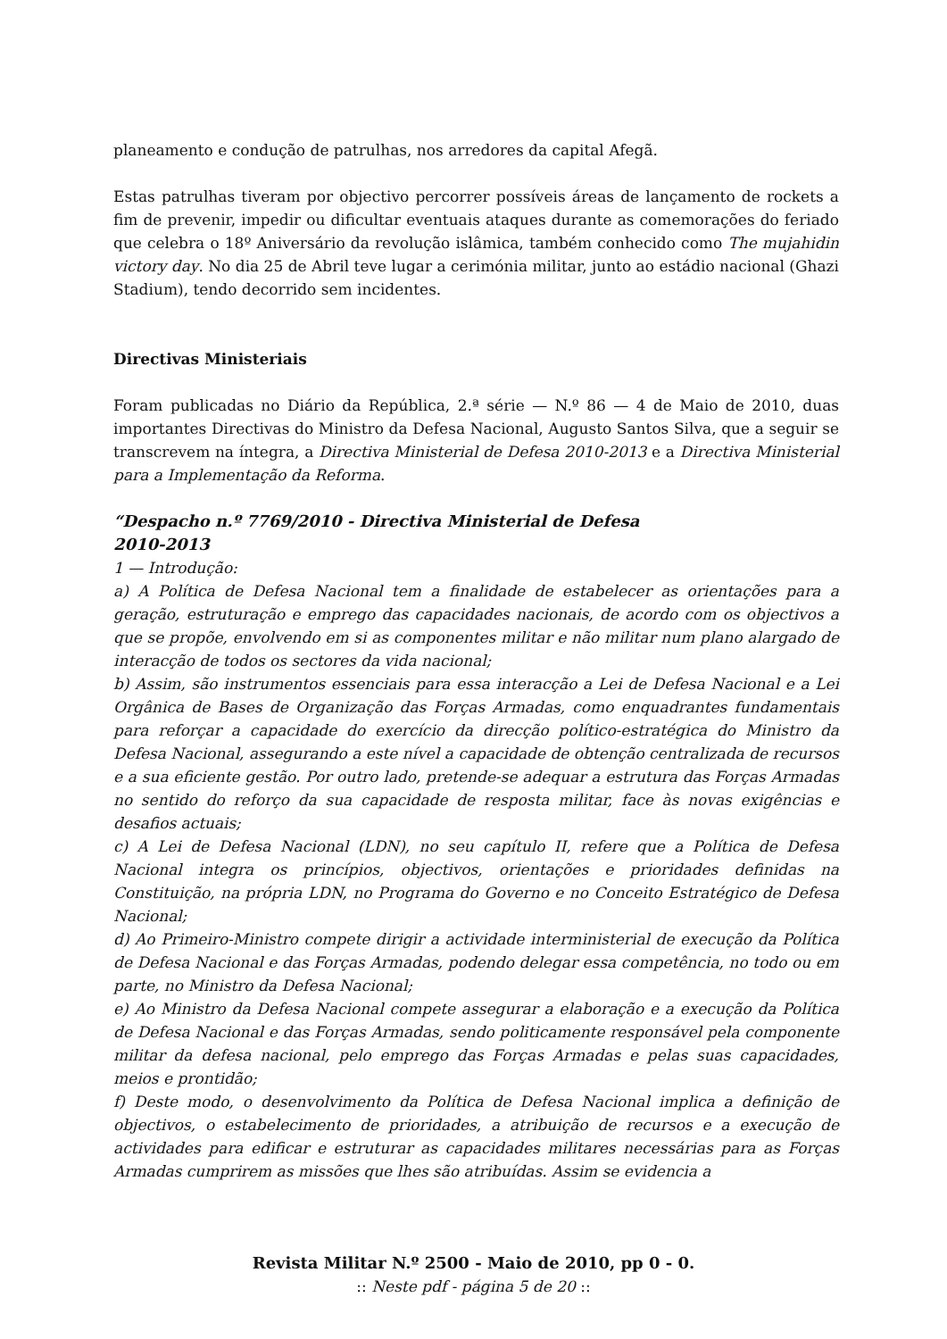planeamento e condução de patrulhas, nos arredores da capital Afegã.
Estas patrulhas tiveram por objectivo percorrer possíveis áreas de lançamento de rockets a fim de prevenir, impedir ou dificultar eventuais ataques durante as comemorações do feriado que celebra o 18º Aniversário da revolução islâmica, também conhecido como The mujahidin victory day. No dia 25 de Abril teve lugar a cerimónia militar, junto ao estádio nacional (Ghazi Stadium), tendo decorrido sem incidentes.
Directivas Ministeriais
Foram publicadas no Diário da República, 2.ª série — N.º 86 — 4 de Maio de 2010, duas importantes Directivas do Ministro da Defesa Nacional, Augusto Santos Silva, que a seguir se transcrevem na íntegra, a Directiva Ministerial de Defesa 2010-2013 e a Directiva Ministerial para a Implementação da Reforma.
“Despacho n.º 7769/2010 - Directiva Ministerial de Defesa
2010-2013
1 — Introdução:
a) A Política de Defesa Nacional tem a finalidade de estabelecer as orientações para a geração, estruturação e emprego das capacidades nacionais, de acordo com os objectivos a que se propõe, envolvendo em si as componentes militar e não militar num plano alargado de interacção de todos os sectores da vida nacional;
b) Assim, são instrumentos essenciais para essa interacção a Lei de Defesa Nacional e a Lei Orgânica de Bases de Organização das Forças Armadas, como enquadrantes fundamentais para reforçar a capacidade do exercício da direcção político-estratégica do Ministro da Defesa Nacional, assegurando a este nível a capacidade de obtenção centralizada de recursos e a sua eficiente gestão. Por outro lado, pretende-se adequar a estrutura das Forças Armadas no sentido do reforço da sua capacidade de resposta militar, face às novas exigências e desafios actuais;
c) A Lei de Defesa Nacional (LDN), no seu capítulo II, refere que a Política de Defesa Nacional integra os princípios, objectivos, orientações e prioridades definidas na Constituição, na própria LDN, no Programa do Governo e no Conceito Estratégico de Defesa Nacional;
d) Ao Primeiro-Ministro compete dirigir a actividade interministerial de execução da Política de Defesa Nacional e das Forças Armadas, podendo delegar essa competência, no todo ou em parte, no Ministro da Defesa Nacional;
e) Ao Ministro da Defesa Nacional compete assegurar a elaboração e a execução da Política de Defesa Nacional e das Forças Armadas, sendo politicamente responsável pela componente militar da defesa nacional, pelo emprego das Forças Armadas e pelas suas capacidades, meios e prontidão;
f) Deste modo, o desenvolvimento da Política de Defesa Nacional implica a definição de objectivos, o estabelecimento de prioridades, a atribuição de recursos e a execução de actividades para edificar e estruturar as capacidades militares necessárias para as Forças Armadas cumprirem as missões que lhes são atribuídas. Assim se evidencia a
Revista Militar N.º 2500 - Maio de 2010, pp 0 - 0.
:: Neste pdf - página 5 de 20 ::